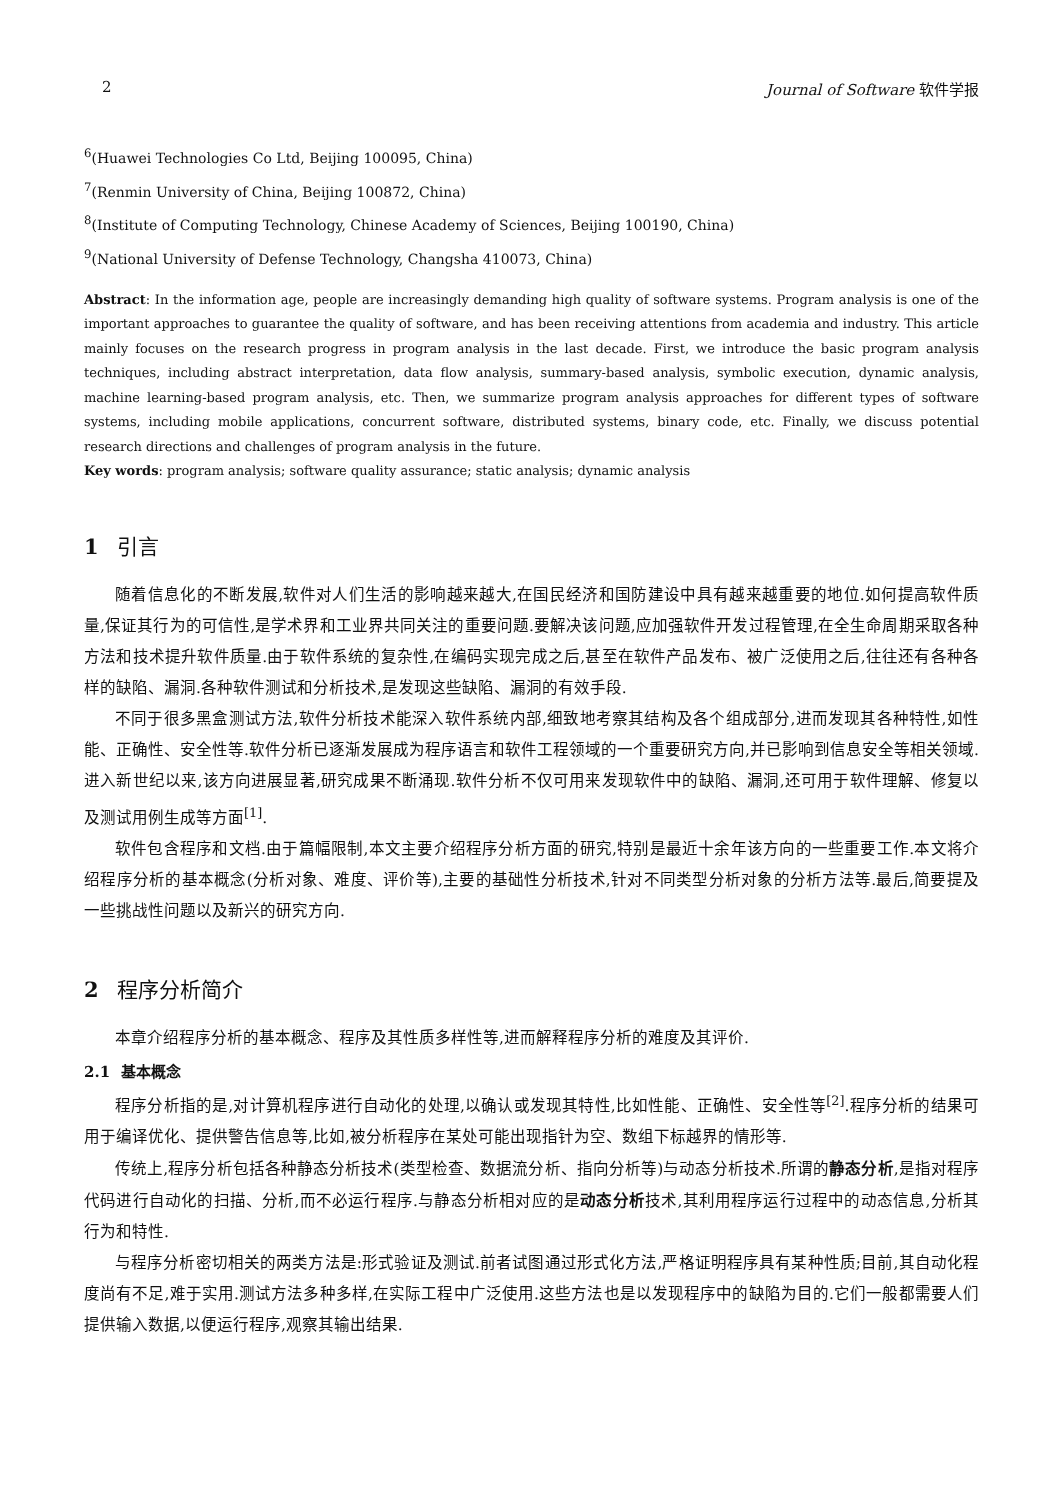2 Journal of Software 软件学报
<sup>6</sup> (Huawei Technologies Co Ltd, Beijing 100095, China)
<sup>7</sup> (Renmin University of China, Beijing 100872, China)
<sup>8</sup> (Institute of Computing Technology, Chinese Academy of Sciences, Beijing 100190, China)
<sup>9</sup> (National University of Defense Technology, Changsha 410073, China)
Abstract: In the information age, people are increasingly demanding high quality of software systems. Program analysis is one of the important approaches to guarantee the quality of software, and has been receiving attentions from academia and industry. This article mainly focuses on the research progress in program analysis in the last decade. First, we introduce the basic program analysis techniques, including abstract interpretation, data flow analysis, summary-based analysis, symbolic execution, dynamic analysis, machine learning-based program analysis, etc. Then, we summarize program analysis approaches for different types of software systems, including mobile applications, concurrent software, distributed systems, binary code, etc. Finally, we discuss potential research directions and challenges of program analysis in the future.
Key words: program analysis; software quality assurance; static analysis; dynamic analysis
1 引言
随着信息化的不断发展,软件对人们生活的影响越来越大,在国民经济和国防建设中具有越来越重要的地位.如何提高软件质量,保证其行为的可信性,是学术界和工业界共同关注的重要问题.要解决该问题,应加强软件开发过程管理,在全生命周期采取各种方法和技术提升软件质量.由于软件系统的复杂性,在编码实现完成之后,甚至在软件产品发布、被广泛使用之后,往往还有各种各样的缺陷、漏洞.各种软件测试和分析技术,是发现这些缺陷、漏洞的有效手段.
不同于很多黑盒测试方法,软件分析技术能深入软件系统内部,细致地考察其结构及各个组成部分,进而发现其各种特性,如性能、正确性、安全性等.软件分析已逐渐发展成为程序语言和软件工程领域的一个重要研究方向,并已影响到信息安全等相关领域.进入新世纪以来,该方向进展显著,研究成果不断涌现.软件分析不仅可用来发现软件中的缺陷、漏洞,还可用于软件理解、修复以及测试用例生成等方面<sup>[1]</sup>.
软件包含程序和文档.由于篇幅限制,本文主要介绍程序分析方面的研究,特别是最近十余年该方向的一些重要工作.本文将介绍程序分析的基本概念(分析对象、难度、评价等),主要的基础性分析技术,针对不同类型分析对象的分析方法等.最后,简要提及一些挑战性问题以及新兴的研究方向.
2 程序分析简介
本章介绍程序分析的基本概念、程序及其性质多样性等,进而解释程序分析的难度及其评价.
2.1 基本概念
程序分析指的是,对计算机程序进行自动化的处理,以确认或发现其特性,比如性能、正确性、安全性等<sup>[2]</sup>.程序分析的结果可用于编译优化、提供警告信息等,比如,被分析程序在某处可能出现指针为空、数组下标越界的情形等.
传统上,程序分析包括各种静态分析技术(类型检查、数据流分析、指向分析等)与动态分析技术.所谓的静态分析,是指对程序代码进行自动化的扫描、分析,而不必运行程序.与静态分析相对应的是动态分析技术,其利用程序运行过程中的动态信息,分析其行为和特性.
与程序分析密切相关的两类方法是:形式验证及测试.前者试图通过形式化方法,严格证明程序具有某种性质;目前,其自动化程度尚有不足,难于实用.测试方法多种多样,在实际工程中广泛使用.这些方法也是以发现程序中的缺陷为目的.它们一般都需要人们提供输入数据,以便运行程序,观察其输出结果.